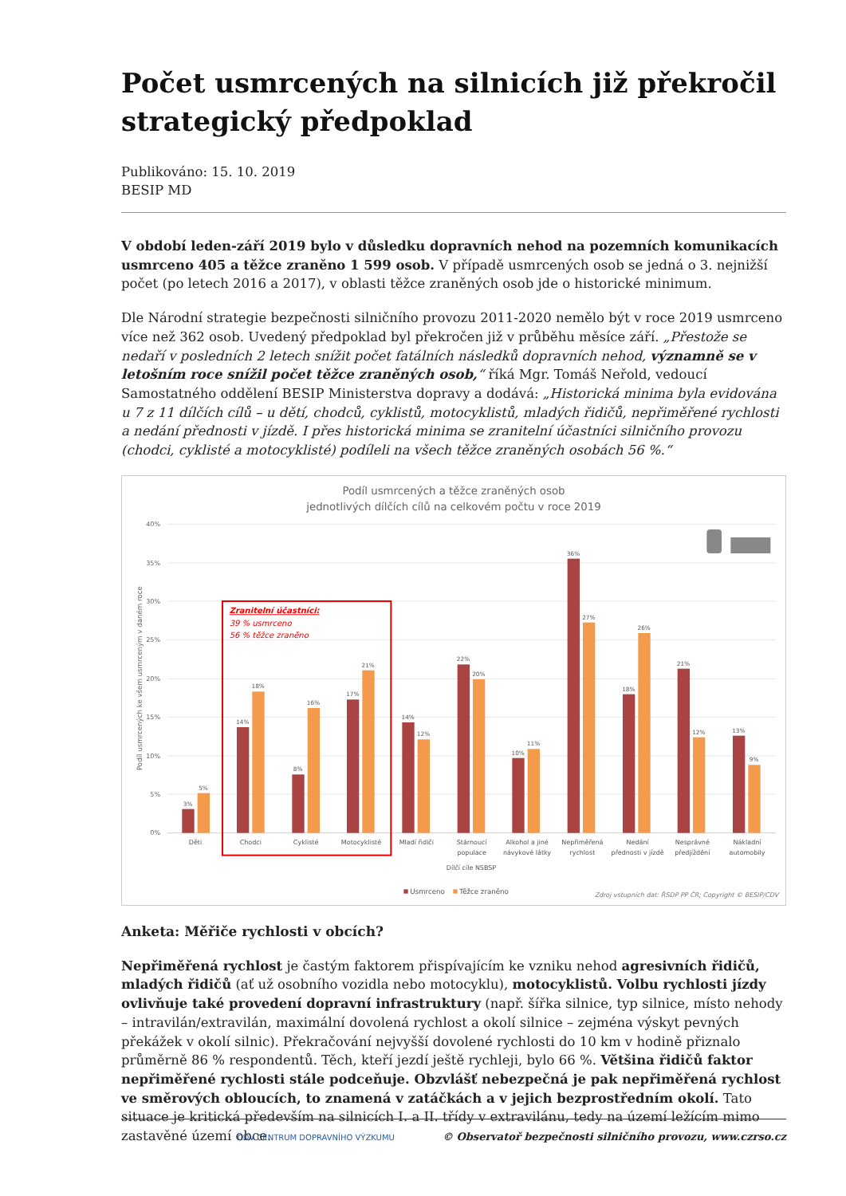Počet usmrcených na silnicích již překročil strategický předpoklad
Publikováno: 15. 10. 2019
BESIP MD
V období leden-září 2019 bylo v důsledku dopravních nehod na pozemních komunikacích usmrceno 405 a těžce zraněno 1 599 osob. V případě usmrcených osob se jedná o 3. nejnižší počet (po letech 2016 a 2017), v oblasti těžce zraněných osob jde o historické minimum.
Dle Národní strategie bezpečnosti silničního provozu 2011-2020 nemělo být v roce 2019 usmrceno více než 362 osob. Uvedený předpoklad byl překročen již v průběhu měsíce září. „Přestože se nedaří v posledních 2 letech snížit počet fatálních následků dopravních nehod, významně se v letošním roce snížil počet těžce zraněných osob,“ říká Mgr. Tomáš Neřold, vedoucí Samostatného oddělení BESIP Ministerstva dopravy a dodává: „Historická minima byla evidována u 7 z 11 dílčích cílů – u dětí, chodců, cyklistů, motocyklistů, mladých řidičů, nepřiměřené rychlosti a nedání přednosti v jízdě. I přes historická minima se zranitelní účastníci silničního provozu (chodci, cyklisté a motocyklisté) podíleli na všech těžce zraněných osobách 56 %.“
Podíl usmrcených a těžce zraněných osob
jednotlivých dílčích cílů na celkovém počtu v roce 2019
40%
35%
30%
25%
20%
15%
10%
5%
0%
Podíl usmrcených ke všem usmrceným v daném roce
Děti
Chodci
Cyklisté
Motocyklisté
Mladí řidiči
Stárnoucí
populace
Alkohol a jiné
návykové látky
Nepřiměřená
rychlost
Nedání
přednosti v jízdě
Nesprávné
předjíždění
Nákladní
automobily
Dílčí cíle NSBSP
3%
5%
14%
18%
8%
16%
17%
21%
14%
12%
22%
20%
10%
11%
36%
27%
18%
26%
21%
12%
13%
9%
Zranitelní účastníci:
39 % usmrceno
56 % těžce zraněno
Usmrceno
Těžce zraněno
Zdroj vstupních dat: ŘSDP PP ČR; Copyright © BESIP/CDV
Anketa: Měřiče rychlosti v obcích?
Nepřiměřená rychlost je častým faktorem přispívajícím ke vzniku nehod agresivních řidičů, mladých řidičů (ať už osobního vozidla nebo motocyklu), motocyklistů. Volbu rychlosti jízdy ovlivňuje také provedení dopravní infrastruktury (např. šířka silnice, typ silnice, místo nehody – intravilán/extravilán, maximální dovolená rychlost a okolí silnice – zejména výskyt pevných překážek v okolí silnic). Překračování nejvyšší dovolené rychlosti do 10 km v hodině přiznalo průměrně 86 % respondentů. Těch, kteří jezdí ještě rychleji, bylo 66 %. Většina řidičů faktor nepřiměřené rychlosti stále podceňuje. Obzvlášť nebezpečná je pak nepřiměřená rychlost ve směrových obloucích, to znamená v zatáčkách a v jejich bezprostředním okolí. Tato situace je kritická především na silnicích I. a II. třídy v extravilánu, tedy na území ležícím mimo zastavěné území obce.
CDV CENTRUM DOPRAVNÍHO VÝZKUMU © Observatoř bezpečnosti silničního provozu, www.czrso.cz